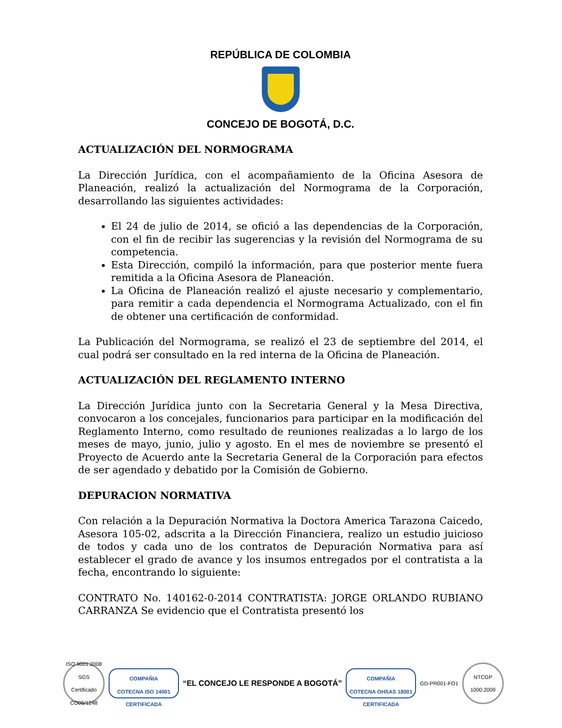REPÚBLICA DE COLOMBIA
CONCEJO DE BOGOTÁ, D.C.
ACTUALIZACIÓN DEL NORMOGRAMA
La Dirección Jurídica, con el acompañamiento de la Oficina Asesora de Planeación, realizó la actualización del Normograma de la Corporación, desarrollando las siguientes actividades:
El 24 de julio de 2014, se ofició a las dependencias de la Corporación, con el fin de recibir las sugerencias y la revisión del Normograma de su competencia.
Esta Dirección, compiló la información, para que posterior mente fuera remitida a la Oficina Asesora de Planeación.
La Oficina de Planeación realizó el ajuste necesario y complementario, para remitir a cada dependencia el Normograma Actualizado, con el fin de obtener una certificación de conformidad.
La Publicación del Normograma, se realizó el 23 de septiembre del 2014, el cual podrá ser consultado en la red interna de la Oficina de Planeación.
ACTUALIZACIÓN DEL REGLAMENTO INTERNO
La Dirección Jurídica junto con la Secretaria General y la Mesa Directiva, convocaron a los concejales, funcionarios para participar en la modificación del Reglamento Interno, como resultado de reuniones realizadas a lo largo de los meses de mayo, junio, julio y agosto. En el mes de noviembre se presentó el Proyecto de Acuerdo ante la Secretaria General de la Corporación para efectos de ser agendado y debatido por la Comisión de Gobierno.
DEPURACION NORMATIVA
Con relación a la Depuración Normativa la Doctora America Tarazona Caicedo, Asesora 105-02, adscrita a la Dirección Financiera, realizo un estudio juicioso de todos y cada uno de los contratos de Depuración Normativa para así establecer el grado de avance y los insumos entregados por el contratista a la fecha, encontrando lo siguiente:
CONTRATO No. 140162-0-2014 CONTRATISTA: JORGE ORLANDO RUBIANO CARRANZA Se evidencio que el Contratista presentó los
ISO 9001:2008 SGS
Certificado CO06/1248
COMPAÑIA
COTECNA ISO 14001
CERTIFICADA
“EL CONCEJO LE RESPONDE A BOGOTÁ”
COMPAÑIA
COTECNA OHSAS 18001
CERTIFICADA
GD-PR001-FO1
NTCGP 1000:2009